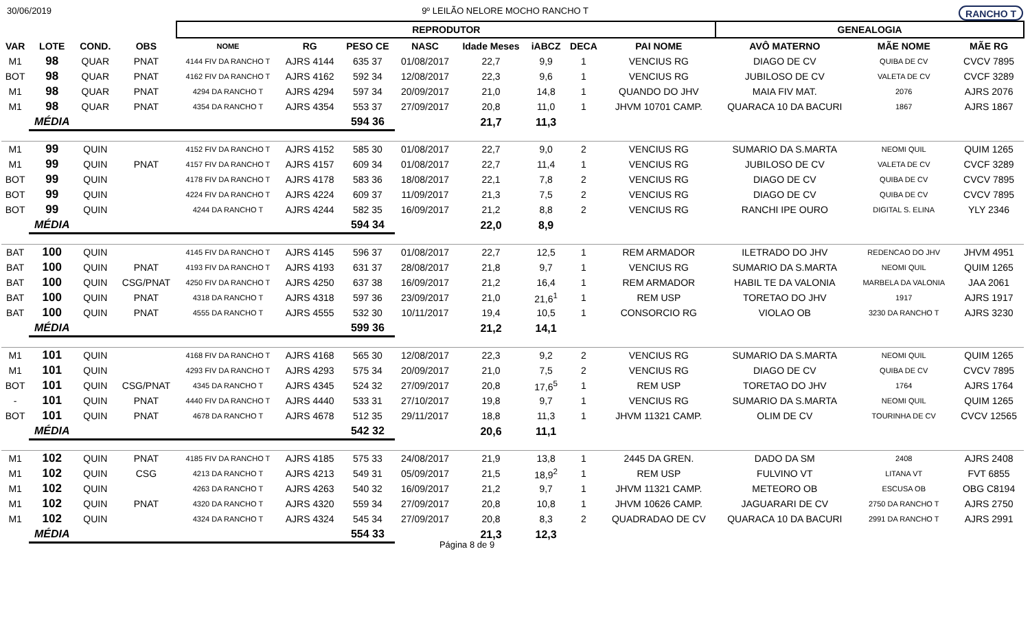30/06/2019 9º LEILÃO NELORE MOCHO RANCHO T RANCHO T
| | | | | REPRODUTOR | | | | | | | | GENEALOGIA | | |
| --- | --- | --- | --- | --- | --- | --- | --- | --- | --- | --- | --- | --- | --- | --- |
| VAR | LOTE | COND. | OBS | NOME | RG | PESO CE | NASC | Idade Meses | iABCZ | DECA | PAI NOME | AVÔ MATERNO | MÃE NOME | MÃE RG |
| M1 | 98 | QUAR | PNAT | 4144 FIV DA RANCHO T | AJRS 4144 | 635 37 | 01/08/2017 | 22,7 | 9,9 | 1 | VENCIUS RG | DIAGO DE CV | QUIBA DE CV | CVCV 7895 |
| BOT | 98 | QUAR | PNAT | 4162 FIV DA RANCHO T | AJRS 4162 | 592 34 | 12/08/2017 | 22,3 | 9,6 | 1 | VENCIUS RG | JUBILOSO DE CV | VALETA DE CV | CVCF 3289 |
| M1 | 98 | QUAR | PNAT | 4294 DA RANCHO T | AJRS 4294 | 597 34 | 20/09/2017 | 21,0 | 14,8 | 1 | QUANDO DO JHV | MAIA FIV MAT. | 2076 | AJRS 2076 |
| M1 | 98 | QUAR | PNAT | 4354 DA RANCHO T | AJRS 4354 | 553 37 | 27/09/2017 | 20,8 | 11,0 | 1 | JHVM 10701 CAMP. | QUARACA 10 DA BACURI | 1867 | AJRS 1867 |
| | MÉDIA | | | | | 594 36 | | 21,7 | 11,3 | | | | | |
| M1 | 99 | QUIN | | 4152 FIV DA RANCHO T | AJRS 4152 | 585 30 | 01/08/2017 | 22,7 | 9,0 | 2 | VENCIUS RG | SUMARIO DA S.MARTA | NEOMI QUIL | QUIM 1265 |
| M1 | 99 | QUIN | PNAT | 4157 FIV DA RANCHO T | AJRS 4157 | 609 34 | 01/08/2017 | 22,7 | 11,4 | 1 | VENCIUS RG | JUBILOSO DE CV | VALETA DE CV | CVCF 3289 |
| BOT | 99 | QUIN | | 4178 FIV DA RANCHO T | AJRS 4178 | 583 36 | 18/08/2017 | 22,1 | 7,8 | 2 | VENCIUS RG | DIAGO DE CV | QUIBA DE CV | CVCV 7895 |
| BOT | 99 | QUIN | | 4224 FIV DA RANCHO T | AJRS 4224 | 609 37 | 11/09/2017 | 21,3 | 7,5 | 2 | VENCIUS RG | DIAGO DE CV | QUIBA DE CV | CVCV 7895 |
| BOT | 99 | QUIN | | 4244 DA RANCHO T | AJRS 4244 | 582 35 | 16/09/2017 | 21,2 | 8,8 | 2 | VENCIUS RG | RANCHI IPE OURO | DIGITAL S. ELINA | YLY 2346 |
| | MÉDIA | | | | | 594 34 | | 22,0 | 8,9 | | | | | |
| BAT | 100 | QUIN | | 4145 FIV DA RANCHO T | AJRS 4145 | 596 37 | 01/08/2017 | 22,7 | 12,5 | 1 | REM ARMADOR | ILETRADO DO JHV | REDENCAO DO JHV | JHVM 4951 |
| BAT | 100 | QUIN | PNAT | 4193 FIV DA RANCHO T | AJRS 4193 | 631 37 | 28/08/2017 | 21,8 | 9,7 | 1 | VENCIUS RG | SUMARIO DA S.MARTA | NEOMI QUIL | QUIM 1265 |
| BAT | 100 | QUIN | CSG/PNAT | 4250 FIV DA RANCHO T | AJRS 4250 | 637 38 | 16/09/2017 | 21,2 | 16,4 | 1 | REM ARMADOR | HABIL TE DA VALONIA | MARBELA DA VALONIA | JAA 2061 |
| BAT | 100 | QUIN | PNAT | 4318 DA RANCHO T | AJRS 4318 | 597 36 | 23/09/2017 | 21,0 | 21,6<sup>1</sup> | 1 | REM USP | TORETAO DO JHV | 1917 | AJRS 1917 |
| BAT | 100 | QUIN | PNAT | 4555 DA RANCHO T | AJRS 4555 | 532 30 | 10/11/2017 | 19,4 | 10,5 | 1 | CONSORCIO RG | VIOLAO OB | 3230 DA RANCHO T | AJRS 3230 |
| | MÉDIA | | | | | 599 36 | | 21,2 | 14,1 | | | | | |
| M1 | 101 | QUIN | | 4168 FIV DA RANCHO T | AJRS 4168 | 565 30 | 12/08/2017 | 22,3 | 9,2 | 2 | VENCIUS RG | SUMARIO DA S.MARTA | NEOMI QUIL | QUIM 1265 |
| M1 | 101 | QUIN | | 4293 FIV DA RANCHO T | AJRS 4293 | 575 34 | 20/09/2017 | 21,0 | 7,5 | 2 | VENCIUS RG | DIAGO DE CV | QUIBA DE CV | CVCV 7895 |
| BOT | 101 | QUIN | CSG/PNAT | 4345 DA RANCHO T | AJRS 4345 | 524 32 | 27/09/2017 | 20,8 | 17,6<sup>5</sup> | 1 | REM USP | TORETAO DO JHV | 1764 | AJRS 1764 |
| - | 101 | QUIN | PNAT | 4440 FIV DA RANCHO T | AJRS 4440 | 533 31 | 27/10/2017 | 19,8 | 9,7 | 1 | VENCIUS RG | SUMARIO DA S.MARTA | NEOMI QUIL | QUIM 1265 |
| BOT | 101 | QUIN | PNAT | 4678 DA RANCHO T | AJRS 4678 | 512 35 | 29/11/2017 | 18,8 | 11,3 | 1 | JHVM 11321 CAMP. | OLIM DE CV | TOURINHA DE CV | CVCV 12565 |
| | MÉDIA | | | | | 542 32 | | 20,6 | 11,1 | | | | | |
| M1 | 102 | QUIN | PNAT | 4185 FIV DA RANCHO T | AJRS 4185 | 575 33 | 24/08/2017 | 21,9 | 13,8 | 1 | 2445 DA GREN. | DADO DA SM | 2408 | AJRS 2408 |
| M1 | 102 | QUIN | CSG | 4213 DA RANCHO T | AJRS 4213 | 549 31 | 05/09/2017 | 21,5 | 18,9<sup>2</sup> | 1 | REM USP | FULVINO VT | LITANA VT | FVT 6855 |
| M1 | 102 | QUIN | | 4263 DA RANCHO T | AJRS 4263 | 540 32 | 16/09/2017 | 21,2 | 9,7 | 1 | JHVM 11321 CAMP. | METEORO OB | ESCUSA OB | OBG C8194 |
| M1 | 102 | QUIN | PNAT | 4320 DA RANCHO T | AJRS 4320 | 559 34 | 27/09/2017 | 20,8 | 10,8 | 1 | JHVM 10626 CAMP. | JAGUARARI DE CV | 2750 DA RANCHO T | AJRS 2750 |
| M1 | 102 | QUIN | | 4324 DA RANCHO T | AJRS 4324 | 545 34 | 27/09/2017 | 20,8 | 8,3 | 2 | QUADRADAO DE CV | QUARACA 10 DA BACURI | 2991 DA RANCHO T | AJRS 2991 |
| | MÉDIA | | | | | 554 33 | | 21,3 | 12,3 | | | | | |
Página 8 de 9